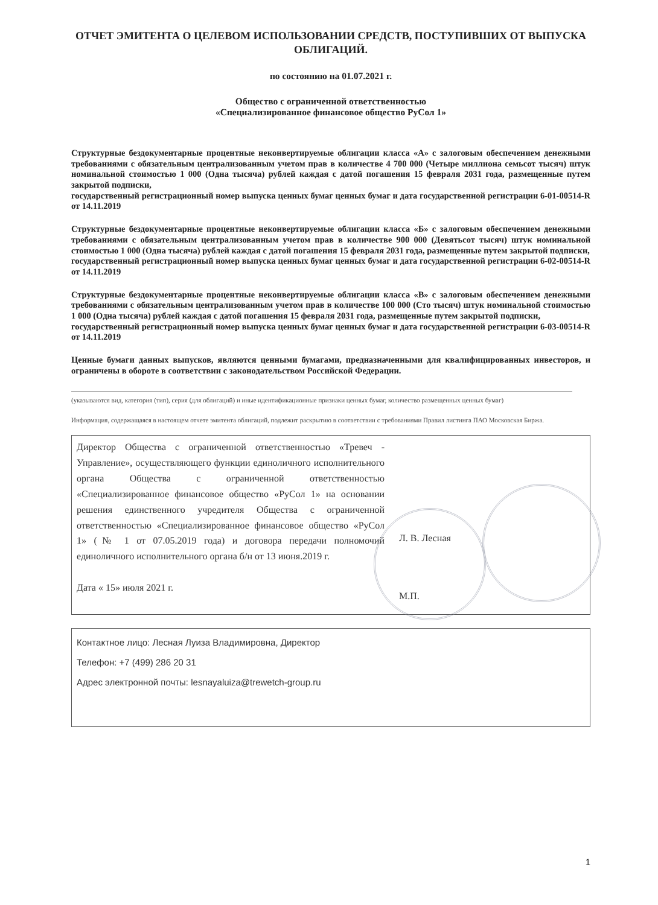ОТЧЕТ ЭМИТЕНТА О ЦЕЛЕВОМ ИСПОЛЬЗОВАНИИ СРЕДСТВ, ПОСТУПИВШИХ ОТ ВЫПУСКА ОБЛИГАЦИЙ.
по состоянию на 01.07.2021 г.
Общество с ограниченной ответственностью
«Специализированное финансовое общество РуСол 1»
Структурные бездокументарные процентные неконвертируемые облигации класса «А» с залоговым обеспечением денежными требованиями с обязательным централизованным учетом прав в количестве 4 700 000 (Четыре миллиона семьсот тысяч) штук номинальной стоимостью 1 000 (Одна тысяча) рублей каждая с датой погашения 15 февраля 2031 года, размещенные путем закрытой подписки,
государственный регистрационный номер выпуска ценных бумаг ценных бумаг и дата государственной регистрации 6-01-00514-R от 14.11.2019
Структурные бездокументарные процентные неконвертируемые облигации класса «Б» с залоговым обеспечением денежными требованиями с обязательным централизованным учетом прав в количестве 900 000 (Девятьсот тысяч) штук номинальной стоимостью 1 000 (Одна тысяча) рублей каждая с датой погашения 15 февраля 2031 года, размещенные путем закрытой подписки,
государственный регистрационный номер выпуска ценных бумаг ценных бумаг и дата государственной регистрации 6-02-00514-R от 14.11.2019
Структурные бездокументарные процентные неконвертируемые облигации класса «В» с залоговым обеспечением денежными требованиями с обязательным централизованным учетом прав в количестве 100 000 (Сто тысяч) штук номинальной стоимостью 1 000 (Одна тысяча) рублей каждая с датой погашения 15 февраля 2031 года, размещенные путем закрытой подписки,
государственный регистрационный номер выпуска ценных бумаг ценных бумаг и дата государственной регистрации 6-03-00514-R от 14.11.2019
Ценные бумаги данных выпусков, являются ценными бумагами, предназначенными для квалифицированных инвесторов, и ограничены в обороте в соответствии с законодательством Российской Федерации.
(указываются вид, категория (тип), серия (для облигаций) и иные идентификационные признаки ценных бумаг, количество размещенных ценных бумаг)
Информация, содержащаяся в настоящем отчете эмитента облигаций, подлежит раскрытию в соответствии с требованиями Правил листинга ПАО Московская Биржа.
Директор Общества с ограниченной ответственностью «Тревеч - Управление», осуществляющего функции единоличного исполнительного органа Общества с ограниченной ответственностью «Специализированное финансовое общество «РуСол 1» на основании решения единственного учредителя Общества с ограниченной ответственностью «Специализированное финансовое общество «РуСол 1» (№ 1 от 07.05.2019 года) и договора передачи полномочий единоличного исполнительного органа б/н от 13 июня.2019 г.
Дата « 15» июля 2021 г.
Л. В. Лесная
М.П.
Контактное лицо: Лесная Луиза Владимировна, Директор
Телефон: +7 (499) 286 20 31
Адрес электронной почты: lesnayaluiza@trewetch-group.ru
1